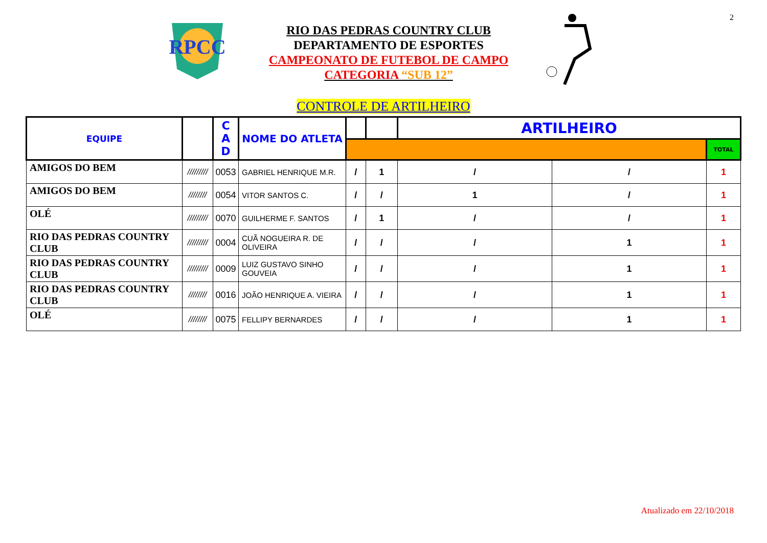2
RPCC
RIO DAS PEDRAS COUNTRY CLUB
DEPARTAMENTO DE ESPORTES
CAMPEONATO DE FUTEBOL DE CAMPO
CATEGORIA “SUB 12”
CONTROLE DE ARTILHEIRO
| EQUIPE | | C A D | NOME DO ATLETA | | | ARTILHEIRO | | |
| --- | --- | --- | --- | --- | --- | --- | --- | --- |
| | | | | | | | | TOTAL |
| AMIGOS DO BEM | ///////// | 0053 | GABRIEL HENRIQUE M.R. | / | 1 | / | / | 1 |
| AMIGOS DO BEM | //////// | 0054 | VITOR SANTOS C. | / | / | 1 | / | 1 |
| OLÉ | ///////// | 0070 | GUILHERME F. SANTOS | / | 1 | / | / | 1 |
| RIO DAS PEDRAS COUNTRY CLUB | ///////// | 0004 | CUÃ NOGUEIRA R. DE OLIVEIRA | / | / | / | 1 | 1 |
| RIO DAS PEDRAS COUNTRY CLUB | ///////// | 0009 | LUIZ GUSTAVO SINHO GOUVEIA | / | / | / | 1 | 1 |
| RIO DAS PEDRAS COUNTRY CLUB | //////// | 0016 | JOÃO HENRIQUE A. VIEIRA | / | / | / | 1 | 1 |
| OLÉ | //////// | 0075 | FELLIPY BERNARDES | / | / | / | 1 | 1 |
Atualizado em 22/10/2018